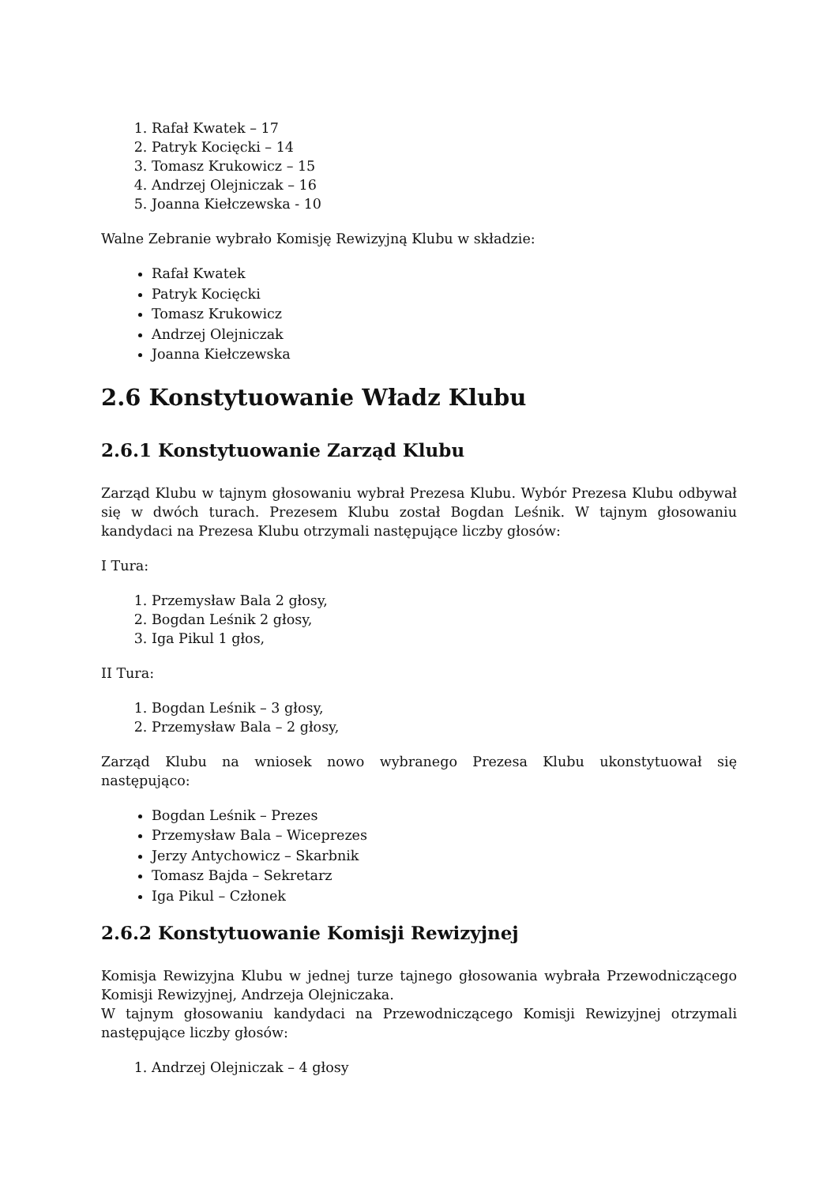1. Rafał Kwatek – 17
2. Patryk Kocięcki – 14
3. Tomasz Krukowicz – 15
4. Andrzej Olejniczak – 16
5. Joanna Kiełczewska - 10
Walne Zebranie wybrało Komisję Rewizyjną Klubu w składzie:
Rafał Kwatek
Patryk Kocięcki
Tomasz Krukowicz
Andrzej Olejniczak
Joanna Kiełczewska
2.6 Konstytuowanie Władz Klubu
2.6.1 Konstytuowanie Zarząd Klubu
Zarząd Klubu w tajnym głosowaniu wybrał Prezesa Klubu. Wybór Prezesa Klubu odbywał się w dwóch turach. Prezesem Klubu został Bogdan Leśnik. W tajnym głosowaniu kandydaci na Prezesa Klubu otrzymali następujące liczby głosów:
I Tura:
1. Przemysław Bala 2 głosy,
2. Bogdan Leśnik 2 głosy,
3. Iga Pikul 1 głos,
II Tura:
1. Bogdan Leśnik – 3 głosy,
2. Przemysław Bala – 2 głosy,
Zarząd Klubu na wniosek nowo wybranego Prezesa Klubu ukonstytuował się
następująco:
Bogdan Leśnik – Prezes
Przemysław Bala – Wiceprezes
Jerzy Antychowicz – Skarbnik
Tomasz Bajda – Sekretarz
Iga Pikul – Członek
2.6.2 Konstytuowanie Komisji Rewizyjnej
Komisja Rewizyjna Klubu w jednej turze tajnego głosowania wybrała Przewodniczącego Komisji Rewizyjnej, Andrzeja Olejniczaka.
W tajnym głosowaniu kandydaci na Przewodniczącego Komisji Rewizyjnej otrzymali następujące liczby głosów:
1. Andrzej Olejniczak – 4 głosy